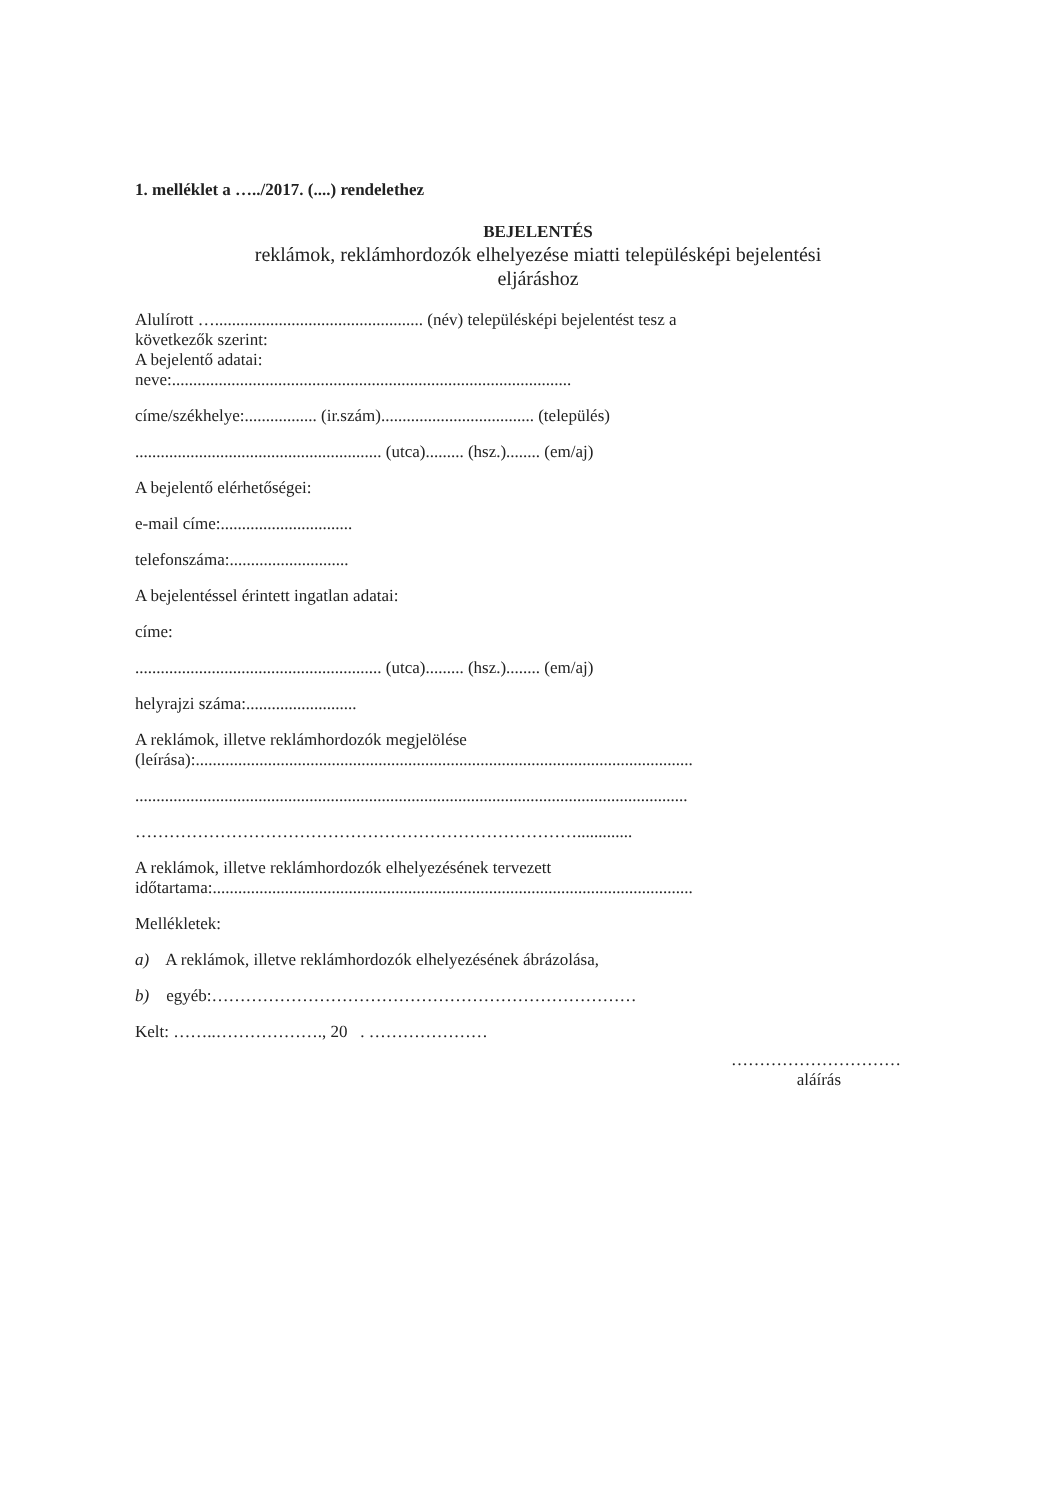1. melléklet a …../2017. (....) rendelethez
BEJELENTÉS
reklámok, reklámhordozók elhelyezése miatti településképi bejelentési
eljáráshoz
Alulírott …................................................. (név) településképi bejelentést tesz a
következők szerint:
A bejelentő adatai:
neve:..............................................................................................
címe/székhelye:................. (ir.szám).................................... (település)
.......................................................... (utca)......... (hsz.)........ (em/aj)
A bejelentő elérhetőségei:
e-mail címe:...............................
telefonszáma:............................
A bejelentéssel érintett ingatlan adatai:
címe:
.......................................................... (utca)......... (hsz.)........ (em/aj)
helyrajzi száma:..........................
A reklámok, illetve reklámhordozók megjelölése
(leírása):.....................................................................................................................
..................................................................................................................................
…………………………………………………………………….............
A reklámok, illetve reklámhordozók elhelyezésének tervezett
időtartama:.................................................................................................................
Mellékletek:
a) A reklámok, illetve reklámhordozók elhelyezésének ábrázolása,
b) egyéb:…………………………………………………………………
Kelt: ……..………………., 20 . …………………
…………………………
aláírás